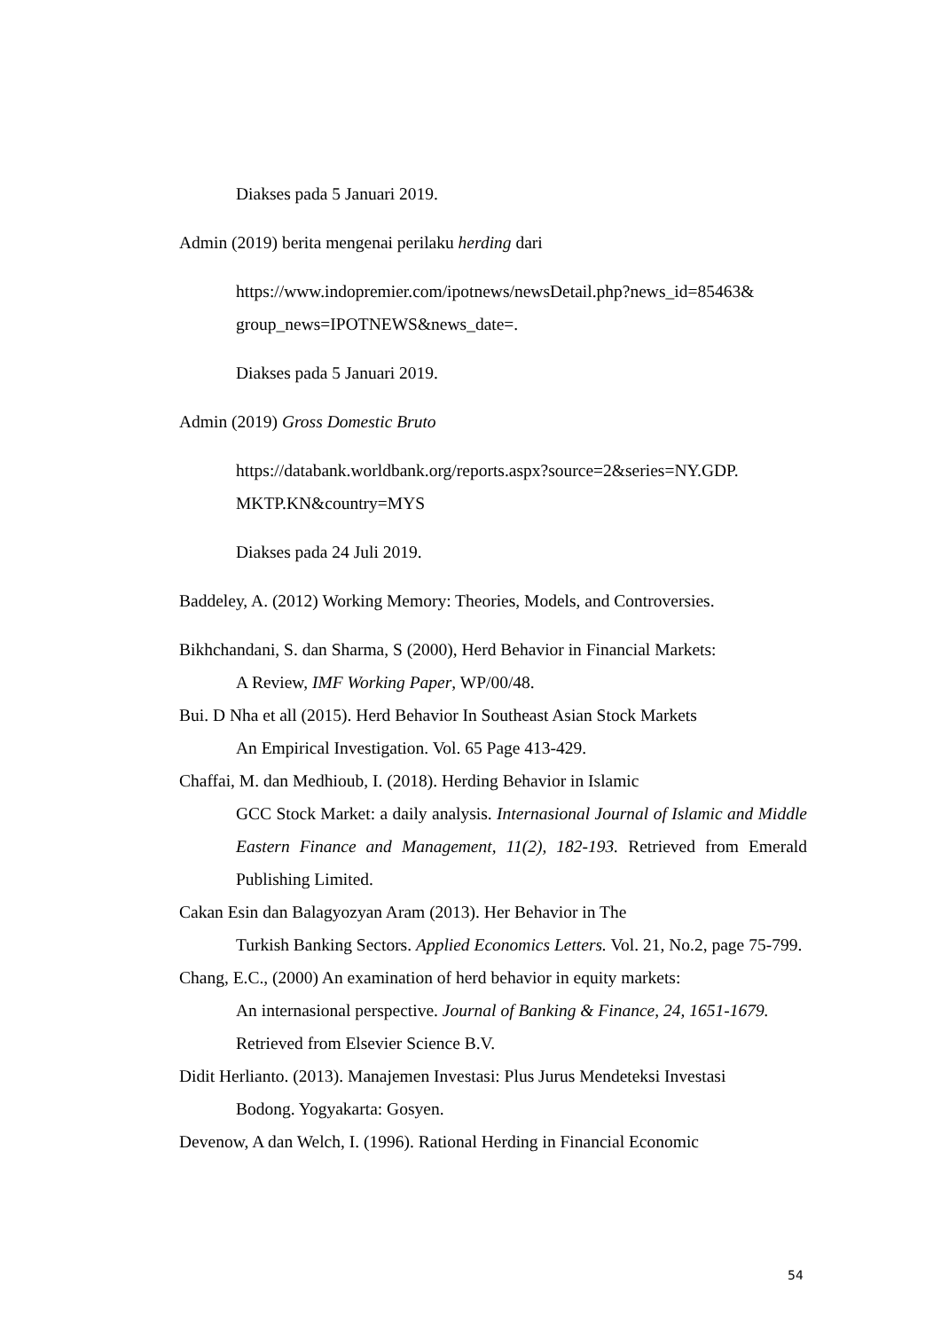Diakses pada 5 Januari 2019.
Admin (2019) berita mengenai perilaku herding dari
https://www.indopremier.com/ipotnews/newsDetail.php?news_id=85463&
group_news=IPOTNEWS&news_date=.
Diakses pada 5 Januari 2019.
Admin (2019) Gross Domestic Bruto
https://databank.worldbank.org/reports.aspx?source=2&series=NY.GDP.
MKTP.KN&country=MYS
Diakses pada 24 Juli 2019.
Baddeley, A. (2012) Working Memory: Theories, Models, and Controversies.
Bikhchandani, S. dan Sharma, S (2000), Herd Behavior in Financial Markets:
A Review, IMF Working Paper, WP/00/48.
Bui. D Nha et all (2015). Herd Behavior In Southeast Asian Stock Markets
An Empirical Investigation. Vol. 65 Page 413-429.
Chaffai, M. dan Medhioub, I. (2018). Herding Behavior in Islamic
GCC Stock Market: a daily analysis. Internasional Journal of Islamic and Middle Eastern Finance and Management, 11(2), 182-193. Retrieved from Emerald Publishing Limited.
Cakan Esin dan Balagyozyan Aram (2013). Her Behavior in The
Turkish Banking Sectors. Applied Economics Letters. Vol. 21, No.2, page 75-799.
Chang, E.C., (2000) An examination of herd behavior in equity markets:
An internasional perspective. Journal of Banking & Finance, 24, 1651-1679. Retrieved from Elsevier Science B.V.
Didit Herlianto. (2013). Manajemen Investasi: Plus Jurus Mendeteksi Investasi
Bodong. Yogyakarta: Gosyen.
Devenow, A dan Welch, I. (1996). Rational Herding in Financial Economic
54